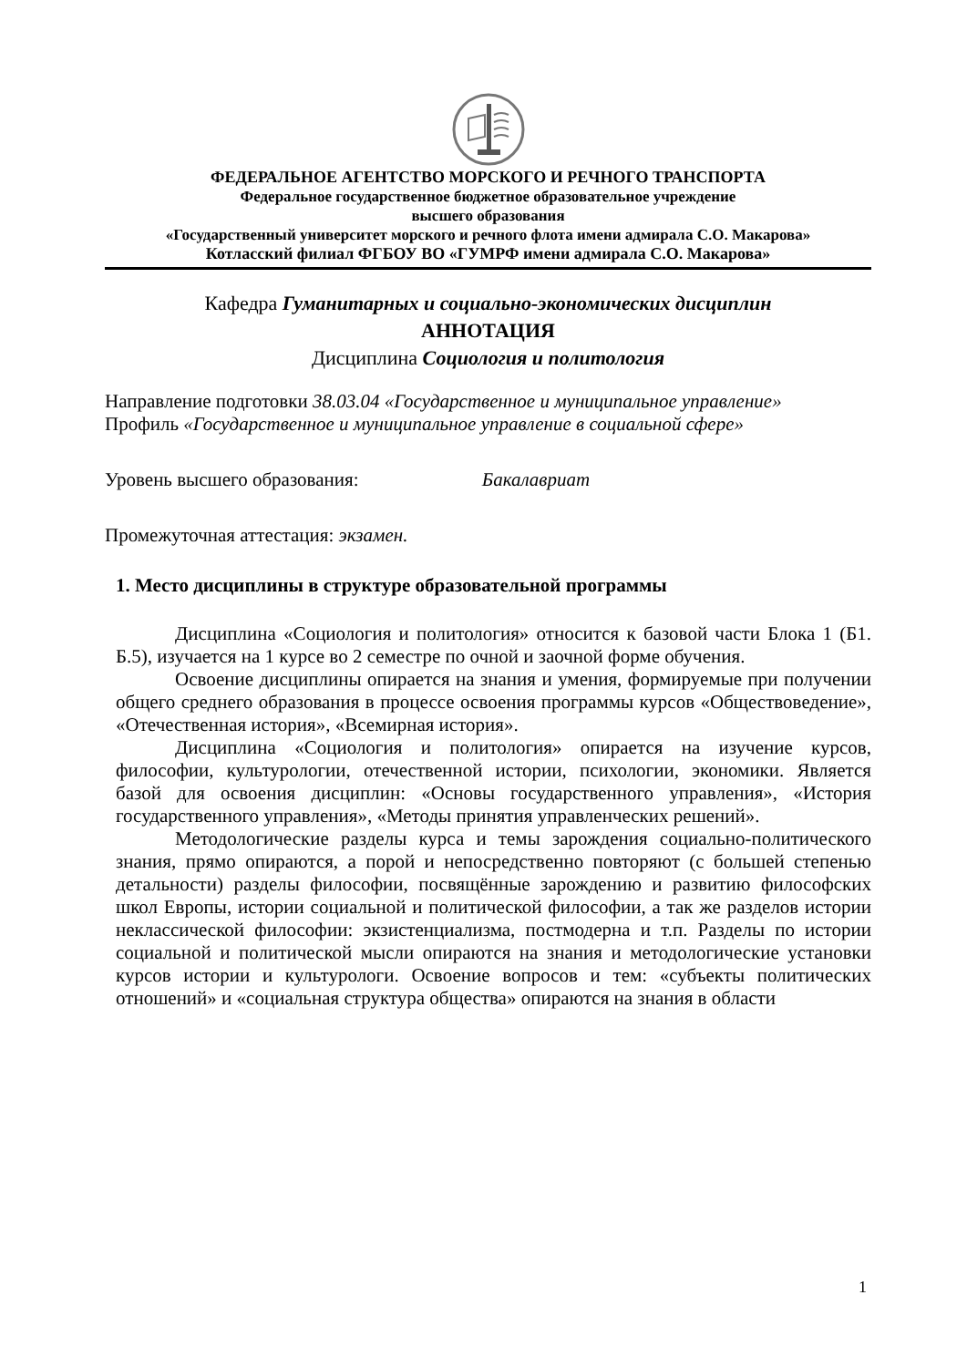ФЕДЕРАЛЬНОЕ АГЕНТСТВО МОРСКОГО И РЕЧНОГО ТРАНСПОРТА
Федеральное государственное бюджетное образовательное учреждение
высшего образования
«Государственный университет морского и речного флота имени адмирала С.О. Макарова»
Котласский филиал ФГБОУ ВО «ГУМРФ имени адмирала С.О. Макарова»
Кафедра Гуманитарных и социально-экономических дисциплин
АННОТАЦИЯ
Дисциплина Социология и политология
Направление подготовки 38.03.04 «Государственное и муниципальное управление»
Профиль «Государственное и муниципальное управление в социальной сфере»
Уровень высшего образования: Бакалавриат
Промежуточная аттестация: экзамен.
1. Место дисциплины в структуре образовательной программы
Дисциплина «Социология и политология» относится к базовой части Блока 1 (Б1. Б.5), изучается на 1 курсе во 2 семестре по очной и заочной форме обучения.
Освоение дисциплины опирается на знания и умения, формируемые при получении общего среднего образования в процессе освоения программы курсов «Обществоведение», «Отечественная история», «Всемирная история».
Дисциплина «Социология и политология» опирается на изучение курсов, философии, культурологии, отечественной истории, психологии, экономики. Является базой для освоения дисциплин: «Основы государственного управления», «История государственного управления», «Методы принятия управленческих решений».
Методологические разделы курса и темы зарождения социально-политического знания, прямо опираются, а порой и непосредственно повторяют (с большей степенью детальности) разделы философии, посвящённые зарождению и развитию философских школ Европы, истории социальной и политической философии, а так же разделов истории неклассической философии: экзистенциализма, постмодерна и т.п. Разделы по истории социальной и политической мысли опираются на знания и методологические установки курсов истории и культурологи. Освоение вопросов и тем: «субъекты политических отношений» и «социальная структура общества» опираются на знания в области
1